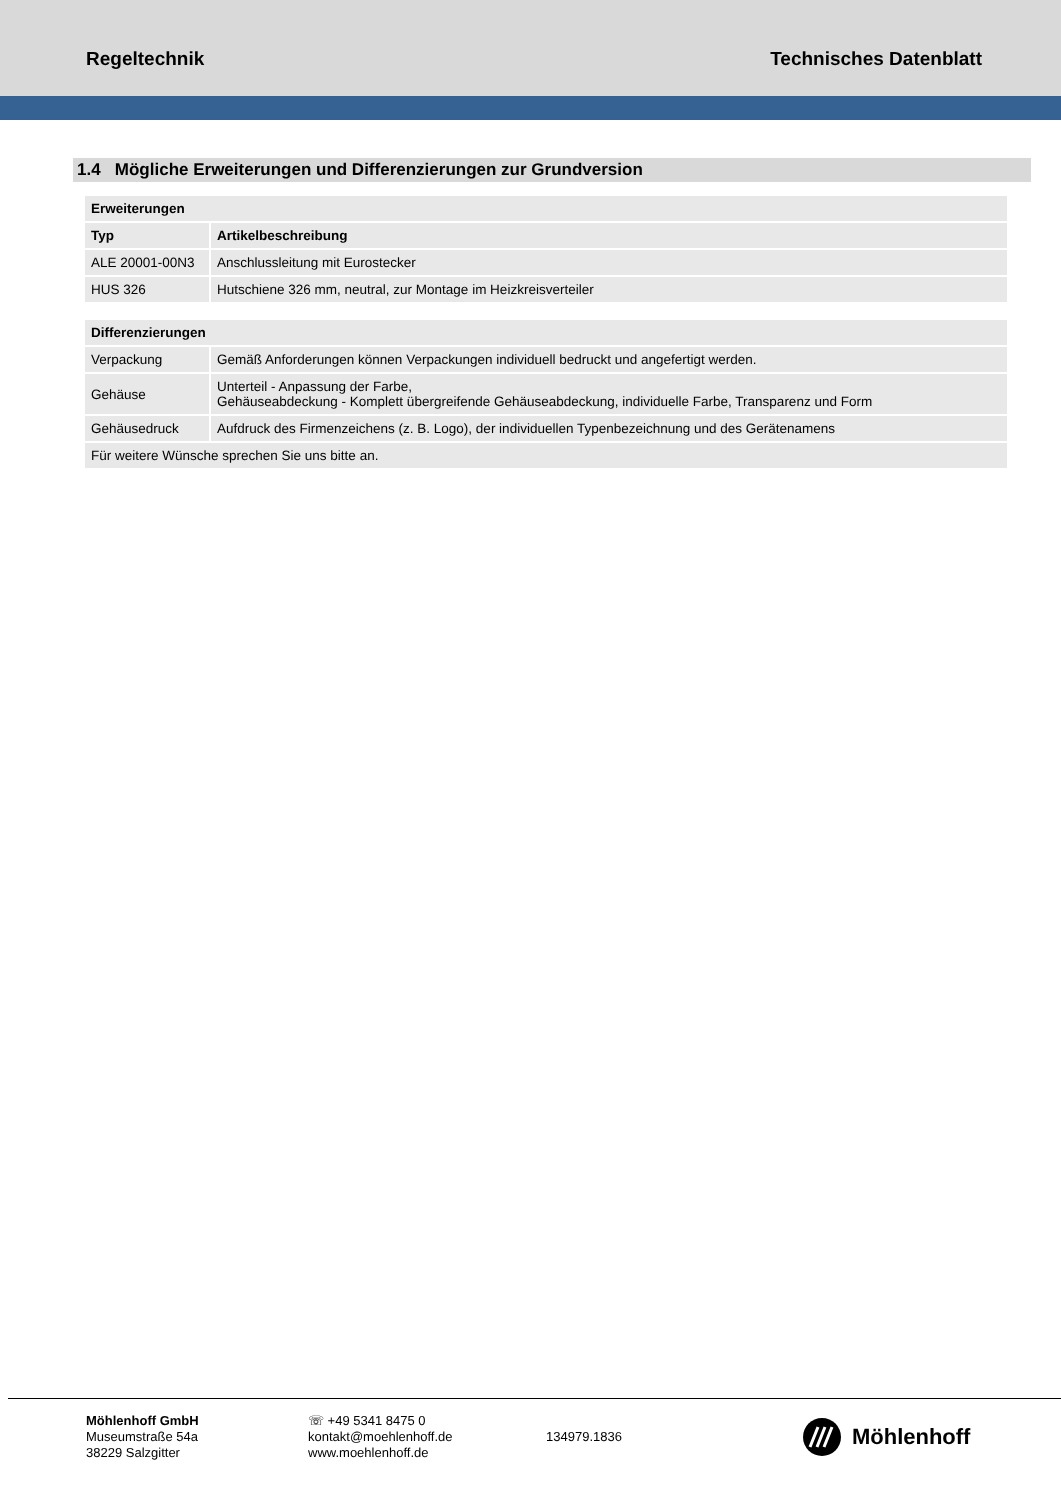Regeltechnik Technisches Datenblatt
1.4 Mögliche Erweiterungen und Differenzierungen zur Grundversion
| Erweiterungen | |
| --- | --- |
| Typ | Artikelbeschreibung |
| ALE 20001-00N3 | Anschlussleitung mit Eurostecker |
| HUS 326 | Hutschiene 326 mm, neutral, zur Montage im Heizkreisverteiler |
| Differenzierungen | |
| --- | --- |
| Verpackung | Gemäß Anforderungen können Verpackungen individuell bedruckt und angefertigt werden. |
| Gehäuse | Unterteil - Anpassung der Farbe, Gehäuseabdeckung - Komplett übergreifende Gehäuseabdeckung, individuelle Farbe, Transparenz und Form |
| Gehäusedruck | Aufdruck des Firmenzeichens (z. B. Logo), der individuellen Typenbezeichnung und des Gerätenamens |
| Für weitere Wünsche sprechen Sie uns bitte an. | |
Möhlenhoff GmbH
Museumstraße 54a
38229 Salzgitter
☏ +49 5341 8475 0
kontakt@moehlenhoff.de
www.moehlenhoff.de
134979.1836
Möhlenhoff